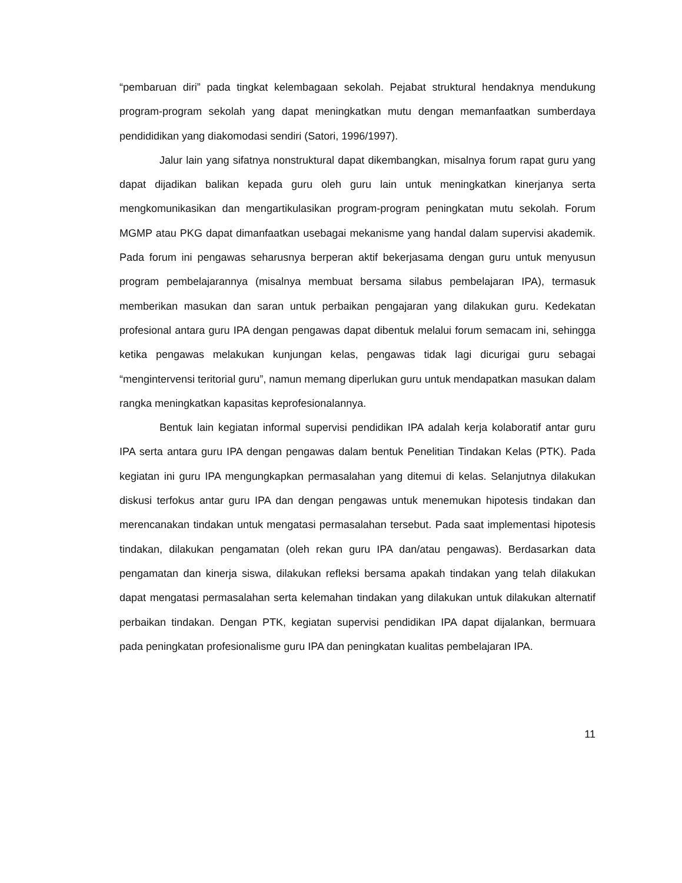“pembaruan diri” pada tingkat kelembagaan sekolah. Pejabat struktural hendaknya mendukung program-program sekolah yang dapat meningkatkan mutu dengan memanfaatkan sumberdaya pendididikan yang diakomodasi sendiri (Satori, 1996/1997).
Jalur lain yang sifatnya nonstruktural dapat dikembangkan, misalnya forum rapat guru yang dapat dijadikan balikan kepada guru oleh guru lain untuk meningkatkan kinerjanya serta mengkomunikasikan dan mengartikulasikan program-program peningkatan mutu sekolah. Forum MGMP atau PKG dapat dimanfaatkan usebagai mekanisme yang handal dalam supervisi akademik. Pada forum ini pengawas seharusnya berperan aktif bekerjasama dengan guru untuk menyusun program pembelajarannya (misalnya membuat bersama silabus pembelajaran IPA), termasuk memberikan masukan dan saran untuk perbaikan pengajaran yang dilakukan guru. Kedekatan profesional antara guru IPA dengan pengawas dapat dibentuk melalui forum semacam ini, sehingga ketika pengawas melakukan kunjungan kelas, pengawas tidak lagi dicurigai guru sebagai “mengintervensi teritorial guru”, namun memang diperlukan guru untuk mendapatkan masukan dalam rangka meningkatkan kapasitas keprofesionalannya.
Bentuk lain kegiatan informal supervisi pendidikan IPA adalah kerja kolaboratif antar guru IPA serta antara guru IPA dengan pengawas dalam bentuk Penelitian Tindakan Kelas (PTK). Pada kegiatan ini guru IPA mengungkapkan permasalahan yang ditemui di kelas. Selanjutnya dilakukan diskusi terfokus antar guru IPA dan dengan pengawas untuk menemukan hipotesis tindakan dan merencanakan tindakan untuk mengatasi permasalahan tersebut. Pada saat implementasi hipotesis tindakan, dilakukan pengamatan (oleh rekan guru IPA dan/atau pengawas). Berdasarkan data pengamatan dan kinerja siswa, dilakukan refleksi bersama apakah tindakan yang telah dilakukan dapat mengatasi permasalahan serta kelemahan tindakan yang dilakukan untuk dilakukan alternatif perbaikan tindakan. Dengan PTK, kegiatan supervisi pendidikan IPA dapat dijalankan, bermuara pada peningkatan profesionalisme guru IPA dan peningkatan kualitas pembelajaran IPA.
11